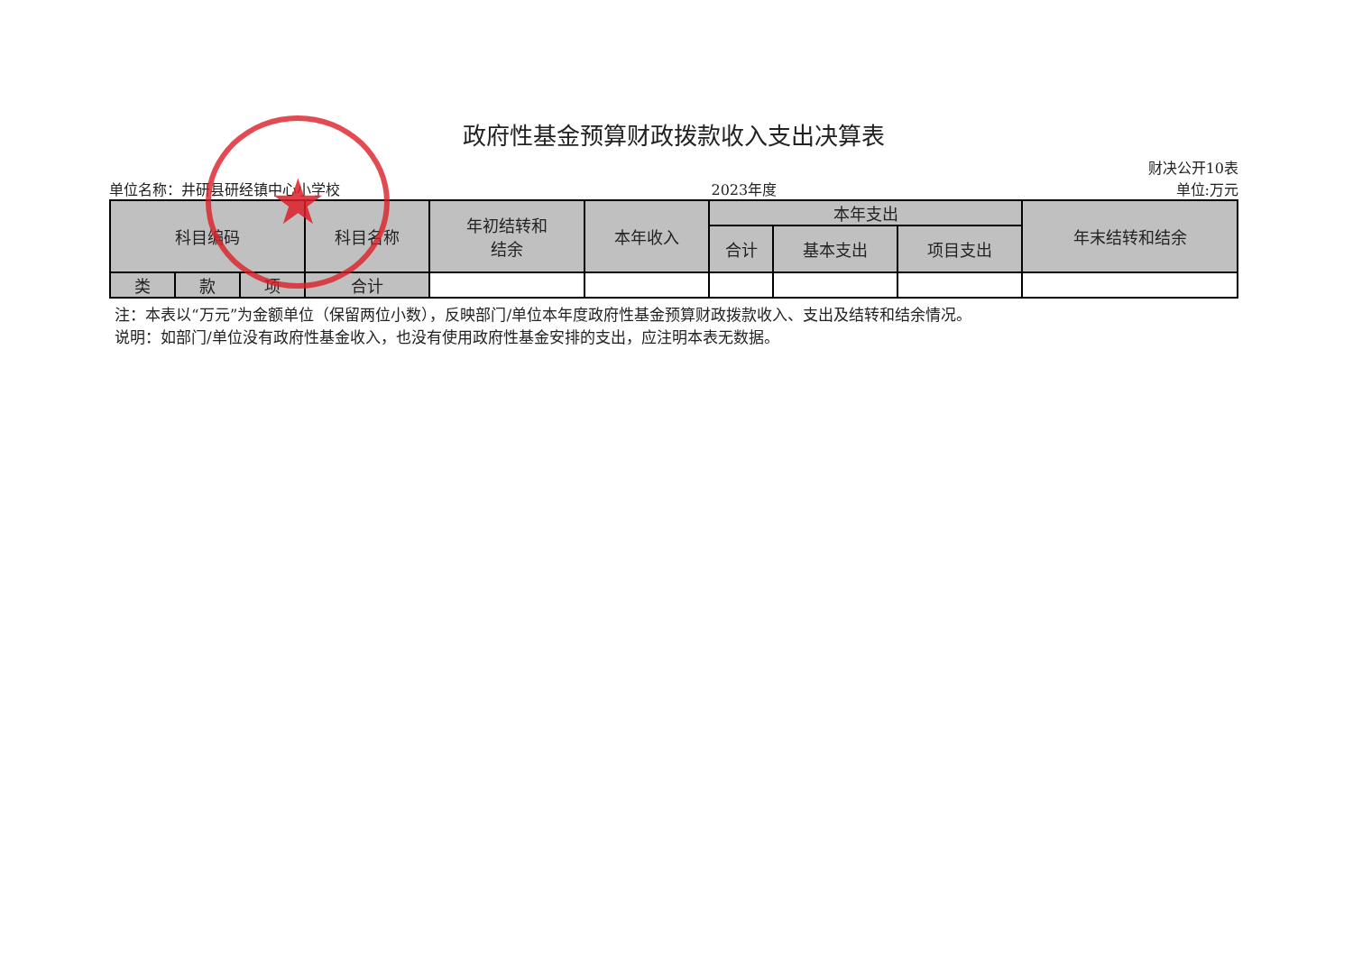政府性基金预算财政拨款收入支出决算表
单位名称：井研县研经镇中心小学校 2023年度 财决公开10表
单位:万元
| 科目编码 | | | 科目名称 | 年初结转和 结余 | 本年收入 | 本年支出 | | | 年末结转和结余 |
| --- | --- | --- | --- | --- | --- | --- | --- | --- | --- |
| | | | | | | 合计 | 基本支出 | 项目支出 | |
| 类 | 款 | 项 | 合计 | | | | | | |
注：本表以“万元”为金额单位（保留两位小数），反映部门/单位本年度政府性基金预算财政拨款收入、支出及结转和结余情况。
说明：如部门/单位没有政府性基金收入，也没有使用政府性基金安排的支出，应注明本表无数据。
★